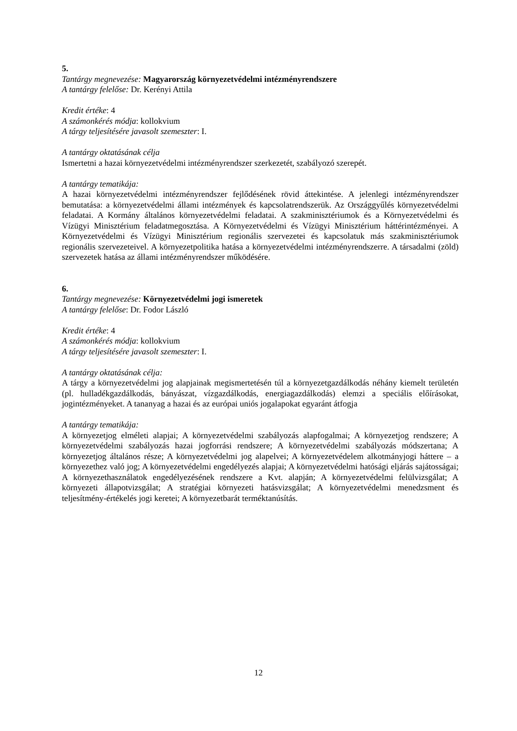5.
Tantárgy megnevezése: Magyarország környezetvédelmi intézményrendszere
A tantárgy felelőse: Dr. Kerényi Attila
Kredit értéke: 4
A számonkérés módja: kollokvium
A tárgy teljesítésére javasolt szemeszter: I.
A tantárgy oktatásának célja
Ismertetni a hazai környezetvédelmi intézményrendszer szerkezetét, szabályozó szerepét.
A tantárgy tematikája:
A hazai környezetvédelmi intézményrendszer fejlődésének rövid áttekintése. A jelenlegi intézményrendszer bemutatása: a környezetvédelmi állami intézmények és kapcsolatrendszerük. Az Országgyűlés környezetvédelmi feladatai. A Kormány általános környezetvédelmi feladatai. A szakminisztériumok és a Környezetvédelmi és Vízügyi Minisztérium feladatmegosztása. A Környezetvédelmi és Vízügyi Minisztérium háttérintézményei. A Környezetvédelmi és Vízügyi Minisztérium regionális szervezetei és kapcsolatuk más szakminisztériumok regionális szervezeteivel. A környezetpolitika hatása a környezetvédelmi intézményrendszerre. A társadalmi (zöld) szervezetek hatása az állami intézményrendszer működésére.
6.
Tantárgy megnevezése: Környezetvédelmi jogi ismeretek
A tantárgy felelőse: Dr. Fodor László
Kredit értéke: 4
A számonkérés módja: kollokvium
A tárgy teljesítésére javasolt szemeszter: I.
A tantárgy oktatásának célja:
A tárgy a környezetvédelmi jog alapjainak megismertetésén túl a környezetgazdálkodás néhány kiemelt területén (pl. hulladékgazdálkodás, bányászat, vízgazdálkodás, energiagazdálkodás) elemzi a speciális előírásokat, jogintézményeket. A tananyag a hazai és az európai uniós jogalapokat egyaránt átfogja
A tantárgy tematikája:
A környezetjog elméleti alapjai; A környezetvédelmi szabályozás alapfogalmai; A környezetjog rendszere; A környezetvédelmi szabályozás hazai jogforrási rendszere; A környezetvédelmi szabályozás módszertana; A környezetjog általános része; A környezetvédelmi jog alapelvei; A környezetvédelem alkotmányjogi háttere – a környezethez való jog; A környezetvédelmi engedélyezés alapjai; A környezetvédelmi hatósági eljárás sajátosságai; A környezethasználatok engedélyezésének rendszere a Kvt. alapján; A környezetvédelmi felülvizsgálat; A környezeti állapotvizsgálat; A stratégiai környezeti hatásvizsgálat; A környezetvédelmi menedzsment és teljesítmény-értékelés jogi keretei; A környezetbarát terméktanúsítás.
12